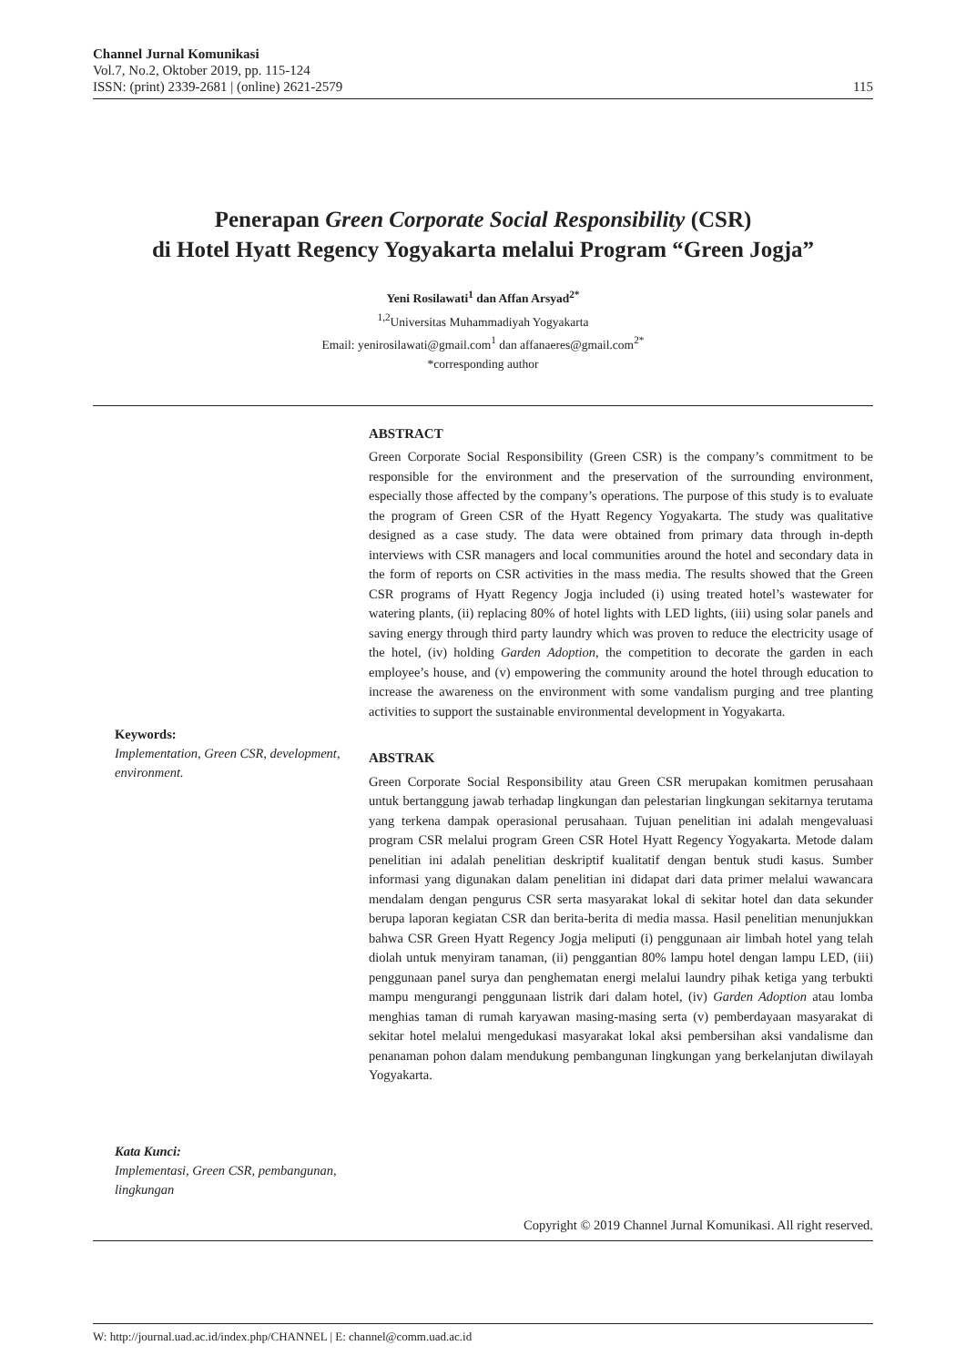Channel Jurnal Komunikasi
Vol.7, No.2, Oktober 2019, pp. 115-124
ISSN: (print) 2339-2681 | (online) 2621-2579
115
Penerapan Green Corporate Social Responsibility (CSR)
di Hotel Hyatt Regency Yogyakarta melalui Program “Green Jogja”
Yeni Rosilawati<sup>1</sup> dan Affan Arsyad<sup>2*</sup>
<sup>1,2</sup>Universitas Muhammadiyah Yogyakarta
Email: yenirosilawati@gmail.com<sup>1</sup> dan affanaeres@gmail.com<sup>2*</sup>
*corresponding author
Keywords:
Implementation, Green CSR, development, environment.
Kata Kunci:
Implementasi, Green CSR, pembangunan, lingkungan
ABSTRACT
Green Corporate Social Responsibility (Green CSR) is the company’s commitment to be responsible for the environment and the preservation of the surrounding environment, especially those affected by the company’s operations. The purpose of this study is to evaluate the program of Green CSR of the Hyatt Regency Yogyakarta. The study was qualitative designed as a case study. The data were obtained from primary data through in-depth interviews with CSR managers and local communities around the hotel and secondary data in the form of reports on CSR activities in the mass media. The results showed that the Green CSR programs of Hyatt Regency Jogja included (i) using treated hotel’s wastewater for watering plants, (ii) replacing 80% of hotel lights with LED lights, (iii) using solar panels and saving energy through third party laundry which was proven to reduce the electricity usage of the hotel, (iv) holding Garden Adoption, the competition to decorate the garden in each employee’s house, and (v) empowering the community around the hotel through education to increase the awareness on the environment with some vandalism purging and tree planting activities to support the sustainable environmental development in Yogyakarta.
ABSTRAK
Green Corporate Social Responsibility atau Green CSR merupakan komitmen perusahaan untuk bertanggung jawab terhadap lingkungan dan pelestarian lingkungan sekitarnya terutama yang terkena dampak operasional perusahaan. Tujuan penelitian ini adalah mengevaluasi program CSR melalui program Green CSR Hotel Hyatt Regency Yogyakarta. Metode dalam penelitian ini adalah penelitian deskriptif kualitatif dengan bentuk studi kasus. Sumber informasi yang digunakan dalam penelitian ini didapat dari data primer melalui wawancara mendalam dengan pengurus CSR serta masyarakat lokal di sekitar hotel dan data sekunder berupa laporan kegiatan CSR dan berita-berita di media massa. Hasil penelitian menunjukkan bahwa CSR Green Hyatt Regency Jogja meliputi (i) penggunaan air limbah hotel yang telah diolah untuk menyiram tanaman, (ii) penggantian 80% lampu hotel dengan lampu LED, (iii) penggunaan panel surya dan penghematan energi melalui laundry pihak ketiga yang terbukti mampu mengurangi penggunaan listrik dari dalam hotel, (iv) Garden Adoption atau lomba menghias taman di rumah karyawan masing-masing serta (v) pemberdayaan masyarakat di sekitar hotel melalui mengedukasi masyarakat lokal aksi pembersihan aksi vandalisme dan penanaman pohon dalam mendukung pembangunan lingkungan yang berkelanjutan diwilayah Yogyakarta.
Copyright © 2019 Channel Jurnal Komunikasi. All right reserved.
W: http://journal.uad.ac.id/index.php/CHANNEL | E: channel@comm.uad.ac.id